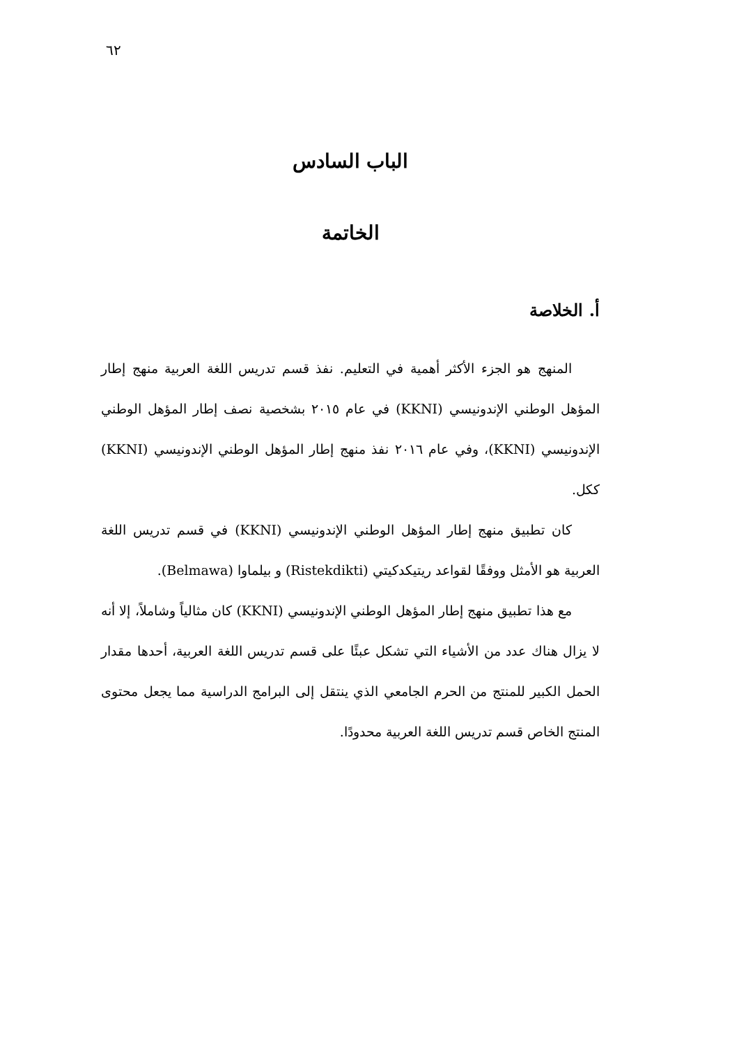٦٢
الباب السادس
الخاتمة
أ. الخلاصة
المنهج هو الجزء الأكثر أهمية في التعليم. نفذ قسم تدريس اللغة العربية منهج إطار المؤهل الوطني الإندونيسي (KKNI) في عام ٢٠١٥ بشخصية نصف إطار المؤهل الوطني الإندونيسي (KKNI)، وفي عام ٢٠١٦ نفذ منهج إطار المؤهل الوطني الإندونيسي (KKNI) ككل.
كان تطبيق منهج إطار المؤهل الوطني الإندونيسي (KKNI) في قسم تدريس اللغة العربية هو الأمثل ووفقًا لقواعد ريتيكدكيتي (Ristekdikti) و بيلماوا (Belmawa).
مع هذا تطبيق منهج إطار المؤهل الوطني الإندونيسي (KKNI) كان مثالياً وشاملاً، إلا أنه لا يزال هناك عدد من الأشياء التي تشكل عبئًا على قسم تدريس اللغة العربية، أحدها مقدار الحمل الكبير للمنتج من الحرم الجامعي الذي ينتقل إلى البرامج الدراسية مما يجعل محتوى المنتج الخاص قسم تدريس اللغة العربية محدودًا.